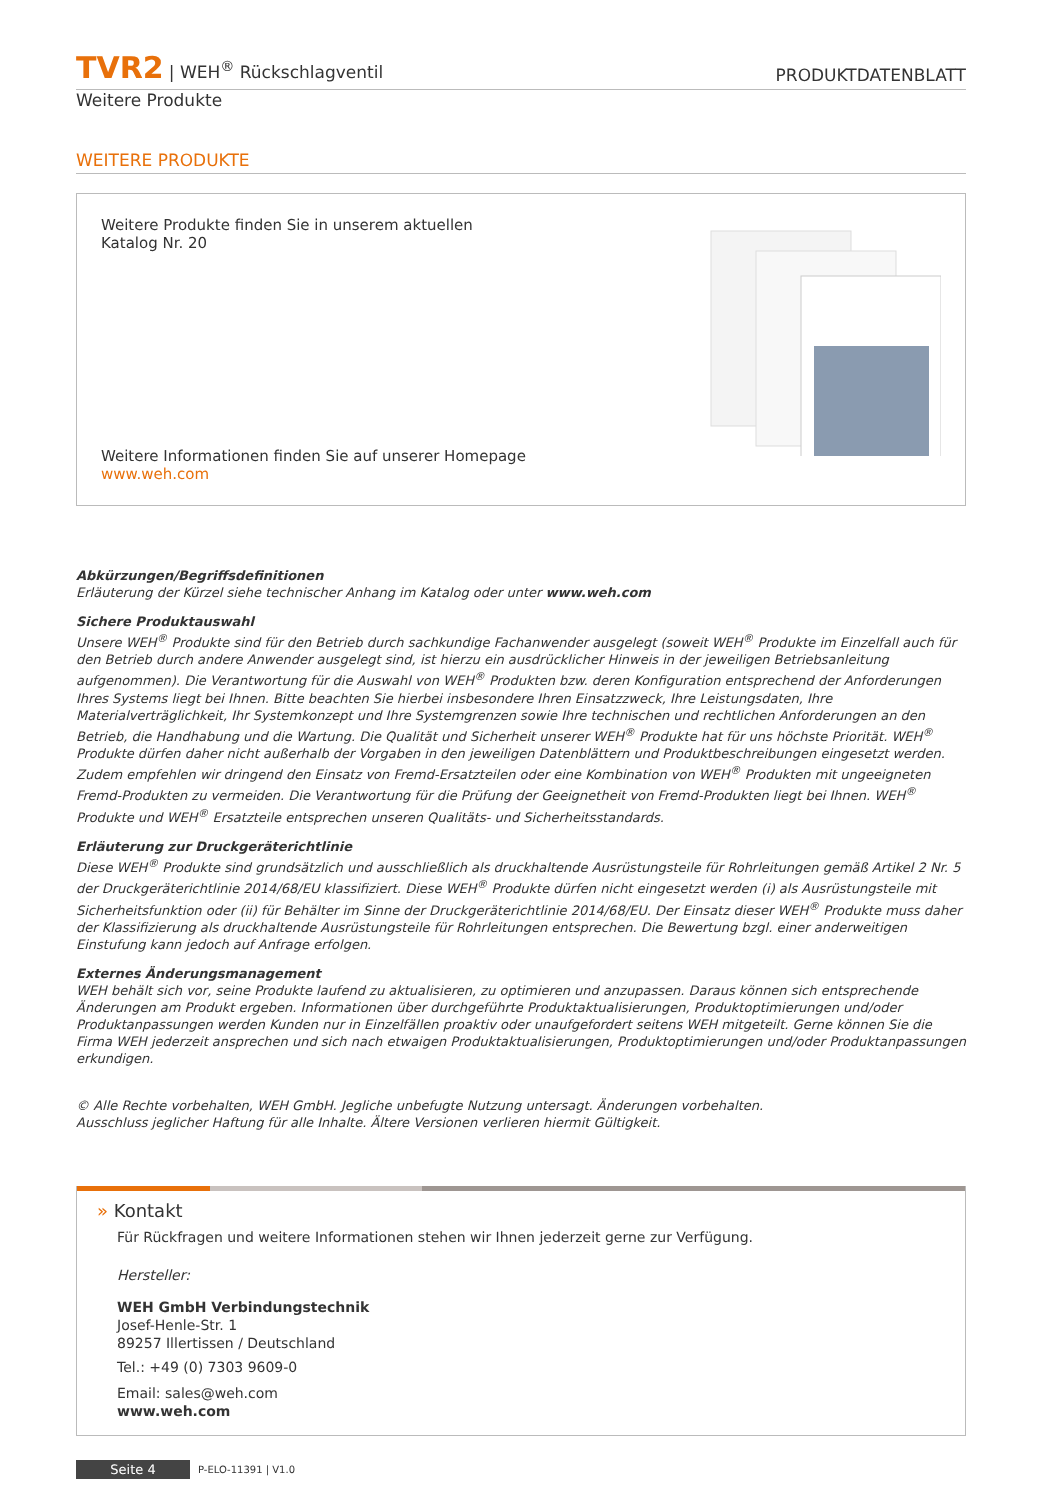TVR2 | WEH<sup>®</sup> Rückschlagventil
PRODUKTDATENBLATT
Weitere Produkte
WEITERE PRODUKTE
Weitere Produkte finden Sie in unserem aktuellen
Katalog Nr. 20
Weitere Informationen finden Sie auf unserer Homepage
www.weh.com
Abkürzungen/Begriffsdefinitionen
Erläuterung der Kürzel siehe technischer Anhang im Katalog oder unter www.weh.com
Sichere Produktauswahl
Unsere WEH<sup>®</sup> Produkte sind für den Betrieb durch sachkundige Fachanwender ausgelegt (soweit WEH<sup>®</sup> Produkte im Einzelfall auch für den Betrieb durch andere Anwender ausgelegt sind, ist hierzu ein ausdrücklicher Hinweis in der jeweiligen Betriebsanleitung aufgenommen). Die Verantwortung für die Auswahl von WEH<sup>®</sup> Produkten bzw. deren Konfiguration entsprechend der Anforderungen Ihres Systems liegt bei Ihnen. Bitte beachten Sie hierbei insbesondere Ihren Einsatzzweck, Ihre Leistungsdaten, Ihre Materialverträglichkeit, Ihr Systemkonzept und Ihre Systemgrenzen sowie Ihre technischen und rechtlichen Anforderungen an den Betrieb, die Handhabung und die Wartung. Die Qualität und Sicherheit unserer WEH<sup>®</sup> Produkte hat für uns höchste Priorität. WEH<sup>®</sup> Produkte dürfen daher nicht außerhalb der Vorgaben in den jeweiligen Datenblättern und Produktbeschreibungen eingesetzt werden. Zudem empfehlen wir dringend den Einsatz von Fremd-Ersatzteilen oder eine Kombination von WEH<sup>®</sup> Produkten mit ungeeigneten Fremd-Produkten zu vermeiden. Die Verantwortung für die Prüfung der Geeignetheit von Fremd-Produkten liegt bei Ihnen. WEH<sup>®</sup> Produkte und WEH<sup>®</sup> Ersatzteile entsprechen unseren Qualitäts- und Sicherheitsstandards.
Erläuterung zur Druckgeräterichtlinie
Diese WEH<sup>®</sup> Produkte sind grundsätzlich und ausschließlich als druckhaltende Ausrüstungsteile für Rohrleitungen gemäß Artikel 2 Nr. 5 der Druckgeräterichtlinie 2014/68/EU klassifiziert. Diese WEH<sup>®</sup> Produkte dürfen nicht eingesetzt werden (i) als Ausrüstungsteile mit Sicherheitsfunktion oder (ii) für Behälter im Sinne der Druckgeräterichtlinie 2014/68/EU. Der Einsatz dieser WEH<sup>®</sup> Produkte muss daher der Klassifizierung als druckhaltende Ausrüstungsteile für Rohrleitungen entsprechen. Die Bewertung bzgl. einer anderweitigen Einstufung kann jedoch auf Anfrage erfolgen.
Externes Änderungsmanagement
WEH behält sich vor, seine Produkte laufend zu aktualisieren, zu optimieren und anzupassen. Daraus können sich entsprechende Änderungen am Produkt ergeben. Informationen über durchgeführte Produktaktualisierungen, Produktoptimierungen und/oder Produktanpassungen werden Kunden nur in Einzelfällen proaktiv oder unaufgefordert seitens WEH mitgeteilt. Gerne können Sie die Firma WEH jederzeit ansprechen und sich nach etwaigen Produktaktualisierungen, Produktoptimierungen und/oder Produktanpassungen erkundigen.
© Alle Rechte vorbehalten, WEH GmbH. Jegliche unbefugte Nutzung untersagt. Änderungen vorbehalten.
Ausschluss jeglicher Haftung für alle Inhalte. Ältere Versionen verlieren hiermit Gültigkeit.
» Kontakt
Für Rückfragen und weitere Informationen stehen wir Ihnen jederzeit gerne zur Verfügung.
Hersteller:
WEH GmbH Verbindungstechnik
Josef-Henle-Str. 1
89257 Illertissen / Deutschland
Tel.: +49 (0) 7303 9609-0
Email: sales@weh.com
www.weh.com
Seite 4 P-ELO-11391 | V1.0